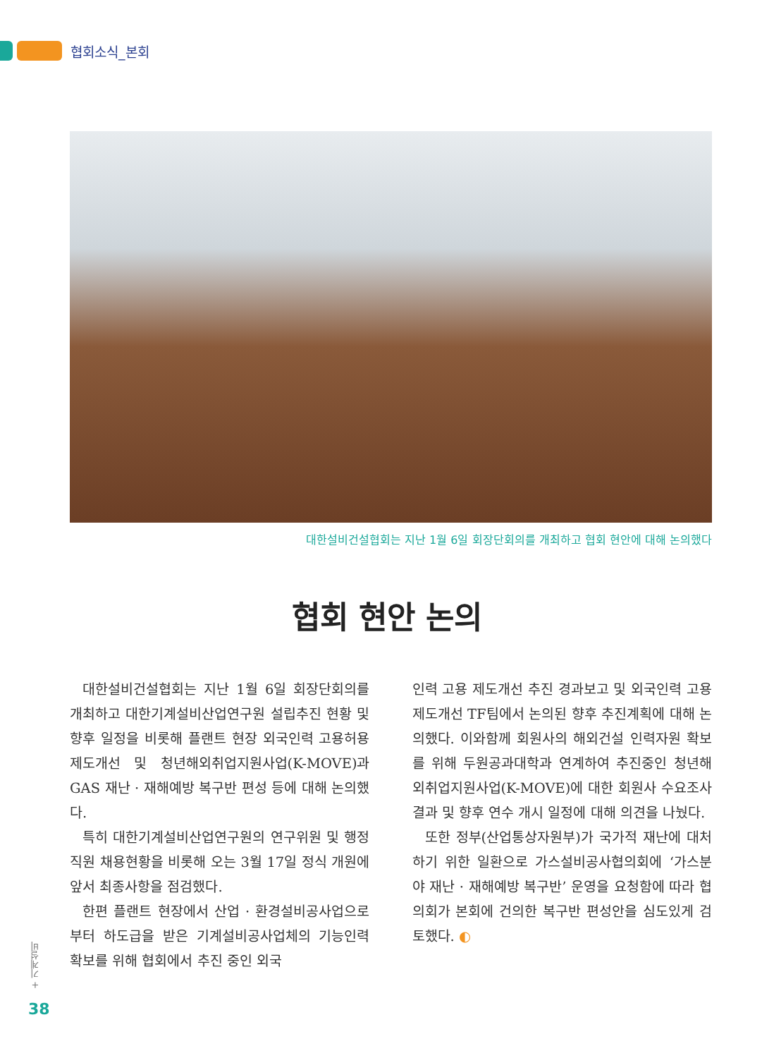협회소식_본회
대한설비건설협회는 지난 1월 6일 회장단회의를 개최하고 협회 현안에 대해 논의했다
협회 현안 논의
대한설비건설협회는 지난 1월 6일 회장단회의를 개최하고 대한기계설비산업연구원 설립추진 현황 및 향후 일정을 비롯해 플랜트 현장 외국인력 고용허용 제도개선 및 청년해외취업지원사업(K-MOVE)과 GAS 재난 · 재해예방 복구반 편성 등에 대해 논의했다.
특히 대한기계설비산업연구원의 연구위원 및 행정직원 채용현황을 비롯해 오는 3월 17일 정식 개원에 앞서 최종사항을 점검했다.
한편 플랜트 현장에서 산업 · 환경설비공사업으로부터 하도급을 받은 기계설비공사업체의 기능인력 확보를 위해 협회에서 추진 중인 외국
인력 고용 제도개선 추진 경과보고 및 외국인력 고용 제도개선 TF팀에서 논의된 향후 추진계획에 대해 논의했다. 이와함께 회원사의 해외건설 인력자원 확보를 위해 두원공과대학과 연계하여 추진중인 청년해외취업지원사업(K-MOVE)에 대한 회원사 수요조사 결과 및 향후 연수 개시 일정에 대해 의견을 나눴다.
또한 정부(산업통상자원부)가 국가적 재난에 대처하기 위한 일환으로 가스설비공사협의회에 ‘가스분야 재난 · 재해예방 복구반’ 운영을 요청함에 따라 협의회가 본회에 건의한 복구반 편성안을 심도있게 검토했다. ◐
+ 기계설비
38